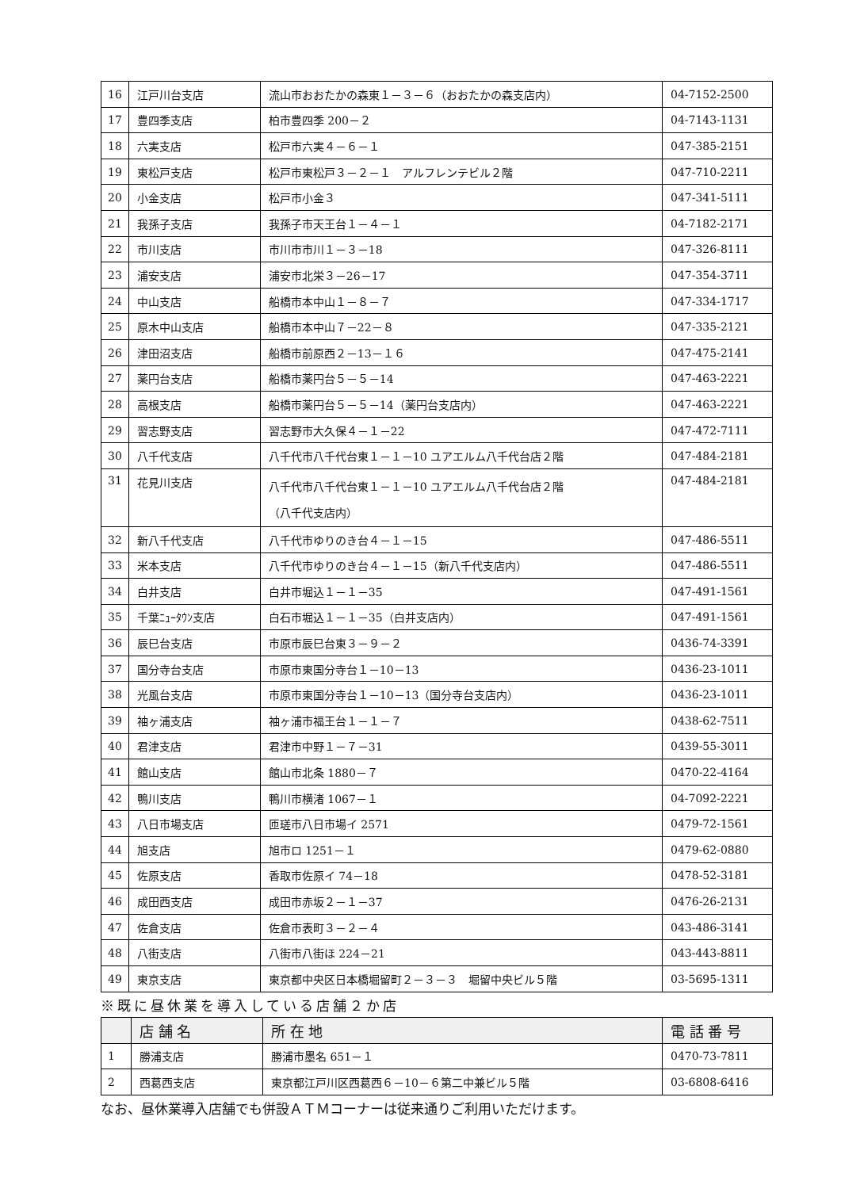| 16 | 江戸川台支店 | 流山市おおたかの森東１－３－６（おおたかの森支店内） | 04-7152-2500 |
| 17 | 豊四季支店 | 柏市豊四季 200－２ | 04-7143-1131 |
| 18 | 六実支店 | 松戸市六実４－６－１ | 047-385-2151 |
| 19 | 東松戸支店 | 松戸市東松戸３－２－１ アルフレンテビル２階 | 047-710-2211 |
| 20 | 小金支店 | 松戸市小金３ | 047-341-5111 |
| 21 | 我孫子支店 | 我孫子市天王台１－４－１ | 04-7182-2171 |
| 22 | 市川支店 | 市川市市川１－３－18 | 047-326-8111 |
| 23 | 浦安支店 | 浦安市北栄３－26－17 | 047-354-3711 |
| 24 | 中山支店 | 船橋市本中山１－８－７ | 047-334-1717 |
| 25 | 原木中山支店 | 船橋市本中山７－22－８ | 047-335-2121 |
| 26 | 津田沼支店 | 船橋市前原西２－13－１６ | 047-475-2141 |
| 27 | 薬円台支店 | 船橋市薬円台５－５－14 | 047-463-2221 |
| 28 | 高根支店 | 船橋市薬円台５－５－14（薬円台支店内） | 047-463-2221 |
| 29 | 習志野支店 | 習志野市大久保４－１－22 | 047-472-7111 |
| 30 | 八千代支店 | 八千代市八千代台東１－１－10 ユアエルム八千代台店２階 | 047-484-2181 |
| 31 | 花見川支店 | 八千代市八千代台東１－１－10 ユアエルム八千代台店２階 （八千代支店内） | 047-484-2181 |
| 32 | 新八千代支店 | 八千代市ゆりのき台４－１－15 | 047-486-5511 |
| 33 | 米本支店 | 八千代市ゆりのき台４－１－15（新八千代支店内） | 047-486-5511 |
| 34 | 白井支店 | 白井市堀込１－１－35 | 047-491-1561 |
| 35 | 千葉ﾆｭｰﾀｳﾝ支店 | 白石市堀込１－１－35（白井支店内） | 047-491-1561 |
| 36 | 辰巳台支店 | 市原市辰巳台東３－９－２ | 0436-74-3391 |
| 37 | 国分寺台支店 | 市原市東国分寺台１－10－13 | 0436-23-1011 |
| 38 | 光風台支店 | 市原市東国分寺台１－10－13（国分寺台支店内） | 0436-23-1011 |
| 39 | 袖ヶ浦支店 | 袖ヶ浦市福王台１－１－７ | 0438-62-7511 |
| 40 | 君津支店 | 君津市中野１－７－31 | 0439-55-3011 |
| 41 | 館山支店 | 館山市北条 1880－７ | 0470-22-4164 |
| 42 | 鴨川支店 | 鴨川市横渚 1067－１ | 04-7092-2221 |
| 43 | 八日市場支店 | 匝瑳市八日市場イ 2571 | 0479-72-1561 |
| 44 | 旭支店 | 旭市ロ 1251－１ | 0479-62-0880 |
| 45 | 佐原支店 | 香取市佐原イ 74－18 | 0478-52-3181 |
| 46 | 成田西支店 | 成田市赤坂２－１－37 | 0476-26-2131 |
| 47 | 佐倉支店 | 佐倉市表町３－２－４ | 043-486-3141 |
| 48 | 八街支店 | 八街市八街ほ 224－21 | 043-443-8811 |
| 49 | 東京支店 | 東京都中央区日本橋堀留町２－３－３ 堀留中央ビル５階 | 03-5695-1311 |
※既に昼休業を導入している店舗２か店
| | 店 舗 名 | 所 在 地 | 電 話 番 号 |
| --- | --- | --- | --- |
| 1 | 勝浦支店 | 勝浦市墨名 651－１ | 0470-73-7811 |
| 2 | 西葛西支店 | 東京都江戸川区西葛西６－10－６第二中兼ビル５階 | 03-6808-6416 |
なお、昼休業導入店舗でも併設ＡＴＭコーナーは従来通りご利用いただけます。